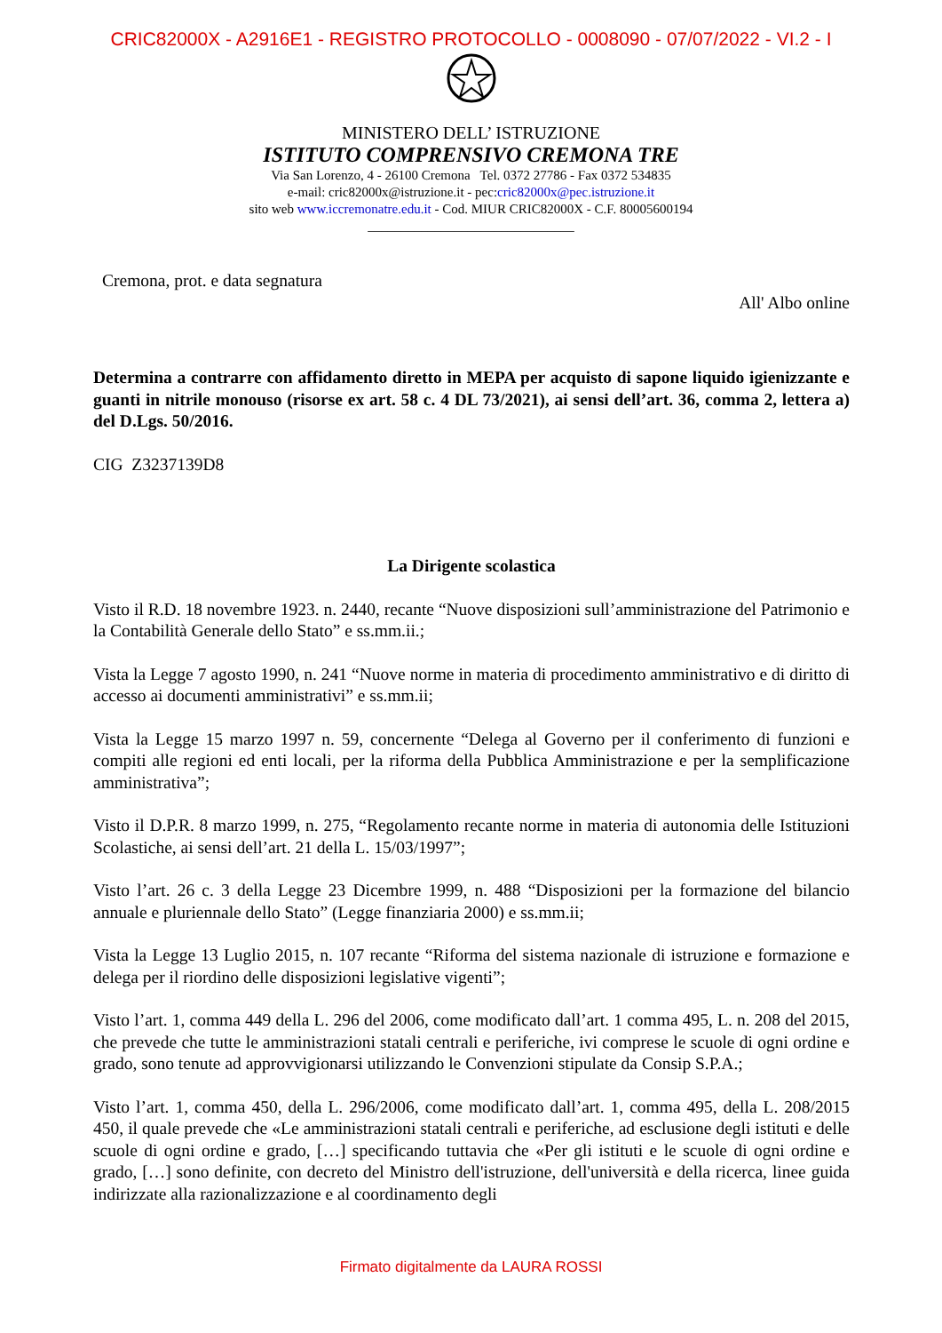CRIC82000X - A2916E1 - REGISTRO PROTOCOLLO - 0008090 - 07/07/2022 - VI.2 - I
MINISTERO DELL’ ISTRUZIONE
ISTITUTO COMPRENSIVO CREMONA TRE
Via San Lorenzo, 4 - 26100 Cremona Tel. 0372 27786 - Fax 0372 534835
e-mail: cric82000x@istruzione.it - pec:cric82000x@pec.istruzione.it
sito web www.iccremonatre.edu.it - Cod. MIUR CRIC82000X - C.F. 80005600194
_______________________________
Cremona, prot. e data segnatura
All' Albo online
Determina a contrarre con affidamento diretto in MEPA per acquisto di sapone liquido igienizzante e guanti in nitrile monouso (risorse ex art. 58 c. 4 DL 73/2021), ai sensi dell’art. 36, comma 2, lettera a) del D.Lgs. 50/2016.
CIG Z3237139D8
La Dirigente scolastica
Visto il R.D. 18 novembre 1923. n. 2440, recante “Nuove disposizioni sull’amministrazione del Patrimonio e la Contabilità Generale dello Stato” e ss.mm.ii.;
Vista la Legge 7 agosto 1990, n. 241 “Nuove norme in materia di procedimento amministrativo e di diritto di accesso ai documenti amministrativi” e ss.mm.ii;
Vista la Legge 15 marzo 1997 n. 59, concernente “Delega al Governo per il conferimento di funzioni e compiti alle regioni ed enti locali, per la riforma della Pubblica Amministrazione e per la semplificazione amministrativa”;
Visto il D.P.R. 8 marzo 1999, n. 275, “Regolamento recante norme in materia di autonomia delle Istituzioni Scolastiche, ai sensi dell’art. 21 della L. 15/03/1997”;
Visto l’art. 26 c. 3 della Legge 23 Dicembre 1999, n. 488 “Disposizioni per la formazione del bilancio annuale e pluriennale dello Stato” (Legge finanziaria 2000) e ss.mm.ii;
Vista la Legge 13 Luglio 2015, n. 107 recante “Riforma del sistema nazionale di istruzione e formazione e delega per il riordino delle disposizioni legislative vigenti”;
Visto l’art. 1, comma 449 della L. 296 del 2006, come modificato dall’art. 1 comma 495, L. n. 208 del 2015, che prevede che tutte le amministrazioni statali centrali e periferiche, ivi comprese le scuole di ogni ordine e grado, sono tenute ad approvvigionarsi utilizzando le Convenzioni stipulate da Consip S.P.A.;
Visto l’art. 1, comma 450, della L. 296/2006, come modificato dall’art. 1, comma 495, della L. 208/2015 450, il quale prevede che «Le amministrazioni statali centrali e periferiche, ad esclusione degli istituti e delle scuole di ogni ordine e grado, […] specificando tuttavia che «Per gli istituti e le scuole di ogni ordine e grado, […] sono definite, con decreto del Ministro dell'istruzione, dell'università e della ricerca, linee guida indirizzate alla razionalizzazione e al coordinamento degli
Firmato digitalmente da LAURA ROSSI